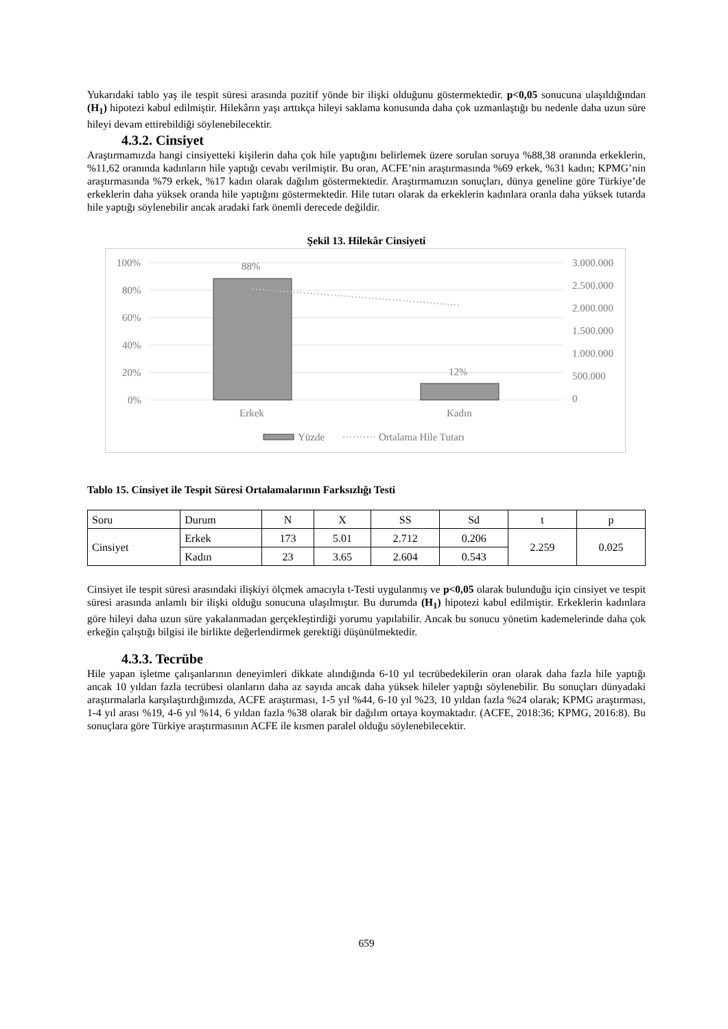Yukarıdaki tablo yaş ile tespit süresi arasında pozitif yönde bir ilişki olduğunu göstermektedir. p<0,05 sonucuna ulaşıldığından (H<sub>1</sub>) hipotezi kabul edilmiştir. Hilekârın yaşı arttıkça hileyi saklama konusunda daha çok uzmanlaştığı bu nedenle daha uzun süre hileyi devam ettirebildiği söylenebilecektir.
4.3.2. Cinsiyet
Araştırmamızda hangi cinsiyetteki kişilerin daha çok hile yaptığını belirlemek üzere sorulan soruya %88,38 oranında erkeklerin, %11,62 oranında kadınların hile yaptığı cevabı verilmiştir. Bu oran, ACFE’nin araştırmasında %69 erkek, %31 kadın; KPMG’nin araştırmasında %79 erkek, %17 kadın olarak dağılım göstermektedir. Araştırmamızın sonuçları, dünya geneline göre Türkiye’de erkeklerin daha yüksek oranda hile yaptığını göstermektedir. Hile tutarı olarak da erkeklerin kadınlara oranla daha yüksek tutarda hile yaptığı söylenebilir ancak aradaki fark önemli derecede değildir.
Şekil 13. Hilekâr Cinsiyeti
100%
80%
60%
40%
20%
0%
3.000.000
2.500.000
2.000.000
1.500.000
1.000.000
500.000
0
88%
12%
Erkek
Kadın
Yüzde
Ortalama Hile Tutarı
Tablo 15. Cinsiyet ile Tespit Süresi Ortalamalarının Farksızlığı Testi
| Soru | Durum | N | X | SS | Sd | t | p |
| Cinsiyet | Erkek | 173 | 5.01 | 2.712 | 0.206 | 2.259 | 0.025 |
| | Kadın | 23 | 3.65 | 2.604 | 0.543 | | |
Cinsiyet ile tespit süresi arasındaki ilişkiyi ölçmek amacıyla t-Testi uygulanmış ve p<0,05 olarak bulunduğu için cinsiyet ve tespit süresi arasında anlamlı bir ilişki olduğu sonucuna ulaşılmıştır. Bu durumda (H<sub>1</sub>) hipotezi kabul edilmiştir. Erkeklerin kadınlara göre hileyi daha uzun süre yakalanmadan gerçekleştirdiği yorumu yapılabilir. Ancak bu sonucu yönetim kademelerinde daha çok erkeğin çalıştığı bilgisi ile birlikte değerlendirmek gerektiği düşünülmektedir.
4.3.3. Tecrübe
Hile yapan işletme çalışanlarının deneyimleri dikkate alındığında 6-10 yıl tecrübedekilerin oran olarak daha fazla hile yaptığı ancak 10 yıldan fazla tecrübesi olanların daha az sayıda ancak daha yüksek hileler yaptığı söylenebilir. Bu sonuçları dünyadaki araştırmalarla karşılaştırdığımızda, ACFE araştırması, 1-5 yıl %44, 6-10 yıl %23, 10 yıldan fazla %24 olarak; KPMG araştırması, 1-4 yıl arası %19, 4-6 yıl %14, 6 yıldan fazla %38 olarak bir dağılım ortaya koymaktadır. (ACFE, 2018:36; KPMG, 2016:8). Bu sonuçlara göre Türkiye araştırmasının ACFE ile kısmen paralel olduğu söylenebilecektir.
659